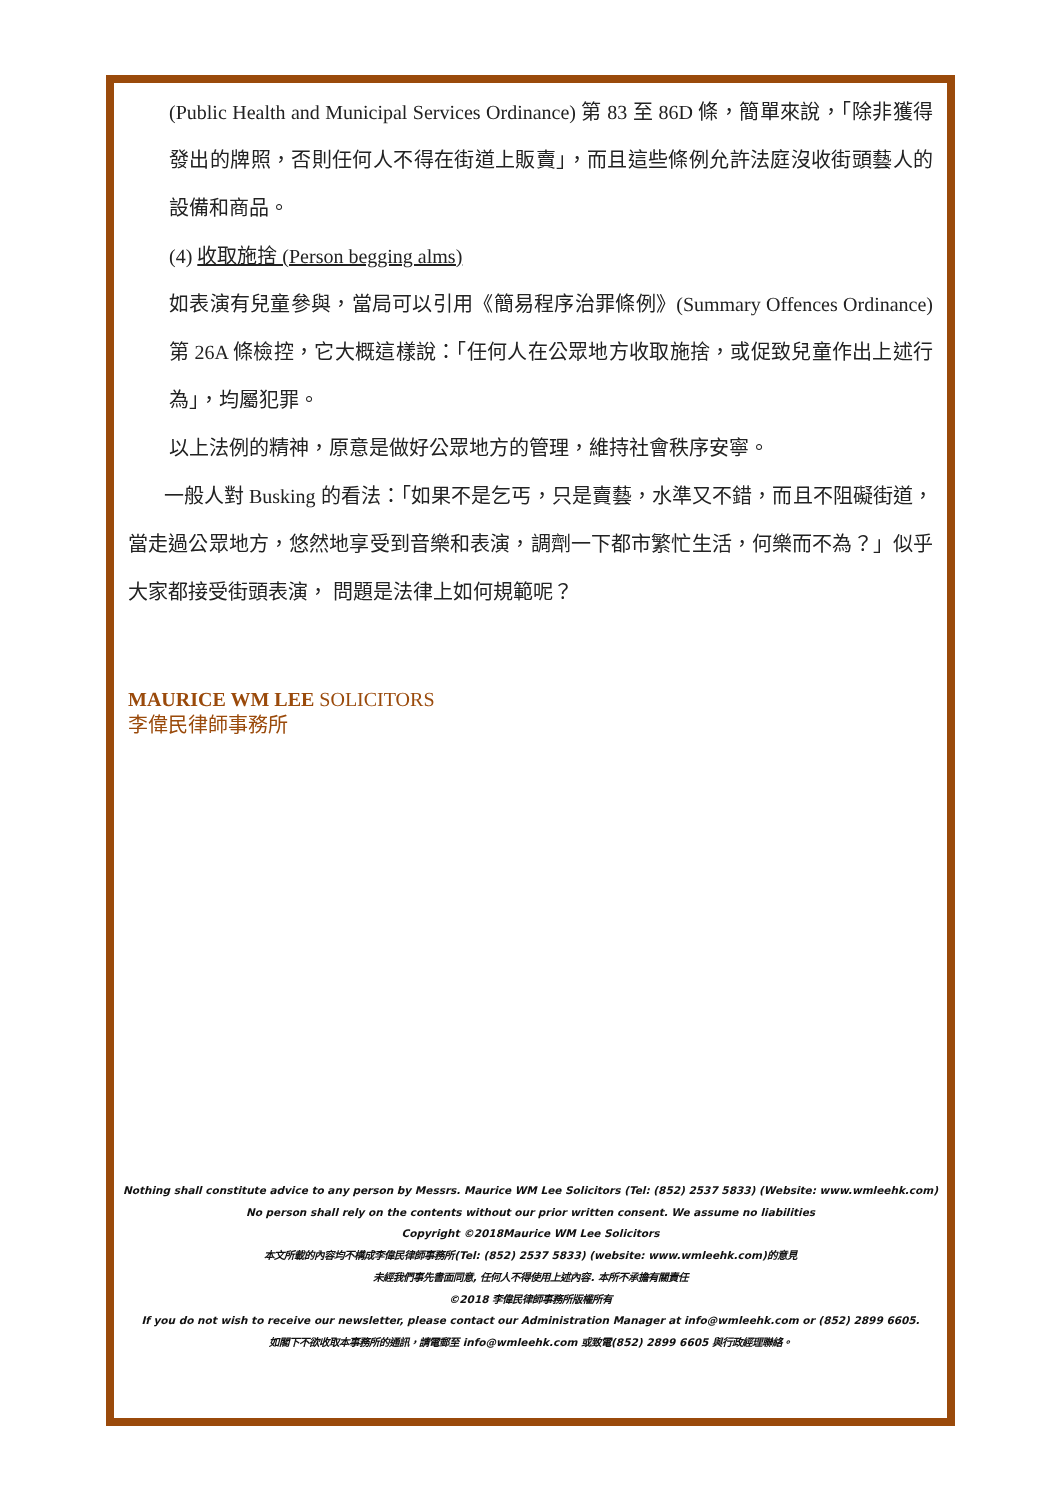(Public Health and Municipal Services Ordinance) 第 83 至 86D 條，簡單來說，「除非獲得發出的牌照，否則任何人不得在街道上販賣」，而且這些條例允許法庭沒收街頭藝人的設備和商品。
(4) 收取施捨 (Person begging alms)
如表演有兒童參與，當局可以引用《簡易程序治罪條例》(Summary Offences Ordinance) 第 26A 條檢控，它大概這樣說：「任何人在公眾地方收取施捨，或促致兒童作出上述行為」，均屬犯罪。
以上法例的精神，原意是做好公眾地方的管理，維持社會秩序安寧。
一般人對 Busking 的看法：「如果不是乞丐，只是賣藝，水準又不錯，而且不阻礙街道，當走過公眾地方，悠然地享受到音樂和表演，調劑一下都市繁忙生活，何樂而不為？」似乎大家都接受街頭表演， 問題是法律上如何規範呢？
MAURICE WM LEE SOLICITORS
李偉民律師事務所
Nothing shall constitute advice to any person by Messrs. Maurice WM Lee Solicitors (Tel: (852) 2537 5833) (Website: www.wmleehk.com)
No person shall rely on the contents without our prior written consent. We assume no liabilities
Copyright ©2018Maurice WM Lee Solicitors
本文所載的內容均不構成李偉民律師事務所(Tel: (852) 2537 5833) (website: www.wmleehk.com)的意見
未經我們事先書面同意, 任何人不得使用上述內容. 本所不承擔有關責任
©2018 李偉民律師事務所版權所有
If you do not wish to receive our newsletter, please contact our Administration Manager at info@wmleehk.com or (852) 2899 6605.
如閣下不欲收取本事務所的通訊，請電郵至 info@wmleehk.com 或致電(852) 2899 6605 與行政經理聯絡。